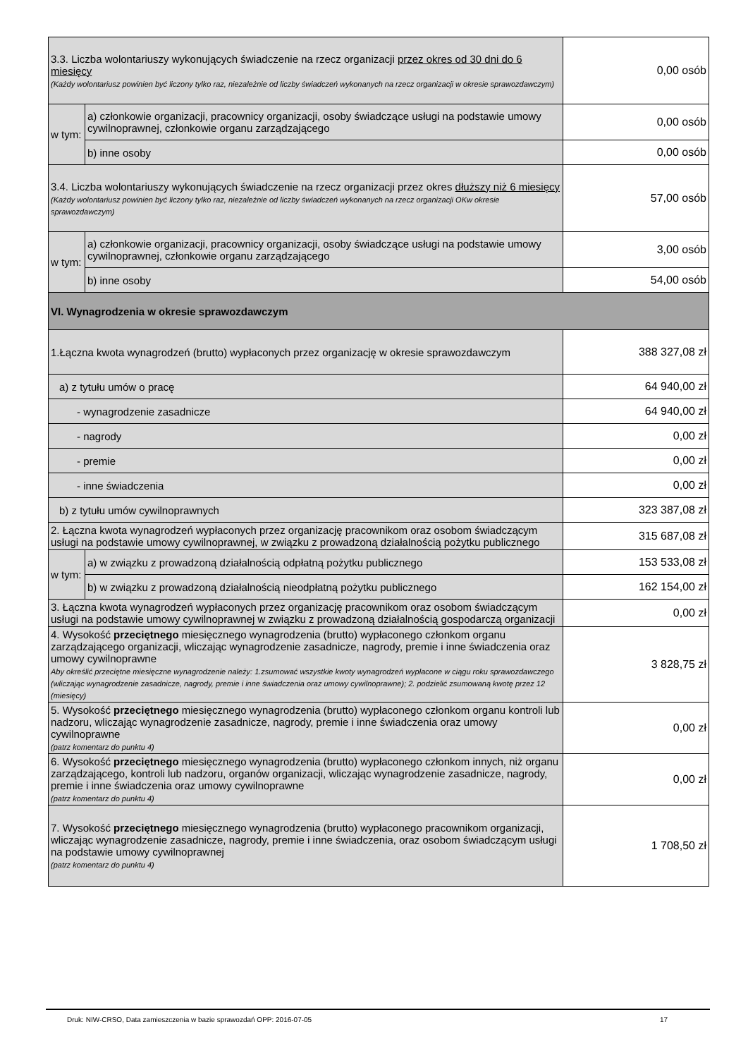| 3.3. Liczba wolontariuszy wykonujących świadczenie na rzecz organizacji przez okres od 30 dni do 6 miesięcy (Każdy wolontariusz powinien być liczony tylko raz, niezależnie od liczby świadczeń wykonanych na rzecz organizacji w okresie sprawozdawczym) | | 0,00 osób |
| w tym: | a) członkowie organizacji, pracownicy organizacji, osoby świadczące usługi na podstawie umowy cywilnoprawnej, członkowie organu zarządzającego | 0,00 osób |
| | b) inne osoby | 0,00 osób |
| 3.4. Liczba wolontariuszy wykonujących świadczenie na rzecz organizacji przez okres dłuższy niż 6 miesięcy (Każdy wolontariusz powinien być liczony tylko raz, niezależnie od liczby świadczeń wykonanych na rzecz organizacji OKw okresie sprawozdawczym) | | 57,00 osób |
| w tym: | a) członkowie organizacji, pracownicy organizacji, osoby świadczące usługi na podstawie umowy cywilnoprawnej, członkowie organu zarządzającego | 3,00 osób |
| | b) inne osoby | 54,00 osób |
| VI. Wynagrodzenia w okresie sprawozdawczym | | |
| 1.Łączna kwota wynagrodzeń (brutto) wypłaconych przez organizację w okresie sprawozdawczym | | 388 327,08 zł |
| a) z tytułu umów o pracę | | 64 940,00 zł |
| - wynagrodzenie zasadnicze | | 64 940,00 zł |
| - nagrody | | 0,00 zł |
| - premie | | 0,00 zł |
| - inne świadczenia | | 0,00 zł |
| b) z tytułu umów cywilnoprawnych | | 323 387,08 zł |
| 2. Łączna kwota wynagrodzeń wypłaconych przez organizację pracownikom oraz osobom świadczącym usługi na podstawie umowy cywilnoprawnej, w związku z prowadzoną działalnością pożytku publicznego | | 315 687,08 zł |
| w tym: | a) w związku z prowadzoną działalnością odpłatną pożytku publicznego | 153 533,08 zł |
| | b) w związku z prowadzoną działalnością nieodpłatną pożytku publicznego | 162 154,00 zł |
| 3. Łączna kwota wynagrodzeń wypłaconych przez organizację pracownikom oraz osobom świadczącym usługi na podstawie umowy cywilnoprawnej w związku z prowadzoną działalnością gospodarczą organizacji | | 0,00 zł |
| 4. Wysokość przeciętnego miesięcznego wynagrodzenia (brutto) wypłaconego członkom organu zarządzającego organizacji, wliczając wynagrodzenie zasadnicze, nagrody, premie i inne świadczenia oraz umowy cywilnoprawne Aby określić przeciętne miesięczne wynagrodzenie należy: 1.zsumować wszystkie kwoty wynagrodzeń wypłacone w ciągu roku sprawozdawczego (wliczając wynagrodzenie zasadnicze, nagrody, premie i inne świadczenia oraz umowy cywilnoprawne); 2. podzielić zsumowaną kwotę przez 12 (miesięcy) | | 3 828,75 zł |
| 5. Wysokość przeciętnego miesięcznego wynagrodzenia (brutto) wypłaconego członkom organu kontroli lub nadzoru, wliczając wynagrodzenie zasadnicze, nagrody, premie i inne świadczenia oraz umowy cywilnoprawne (patrz komentarz do punktu 4) | | 0,00 zł |
| 6. Wysokość przeciętnego miesięcznego wynagrodzenia (brutto) wypłaconego członkom innych, niż organu zarządzającego, kontroli lub nadzoru, organów organizacji, wliczając wynagrodzenie zasadnicze, nagrody, premie i inne świadczenia oraz umowy cywilnoprawne (patrz komentarz do punktu 4) | | 0,00 zł |
| 7. Wysokość przeciętnego miesięcznego wynagrodzenia (brutto) wypłaconego pracownikom organizacji, wliczając wynagrodzenie zasadnicze, nagrody, premie i inne świadczenia, oraz osobom świadczącym usługi na podstawie umowy cywilnoprawnej (patrz komentarz do punktu 4) | | 1 708,50 zł |
Druk: NIW-CRSO, Data zamieszczenia w bazie sprawozdań OPP: 2016-07-05 17